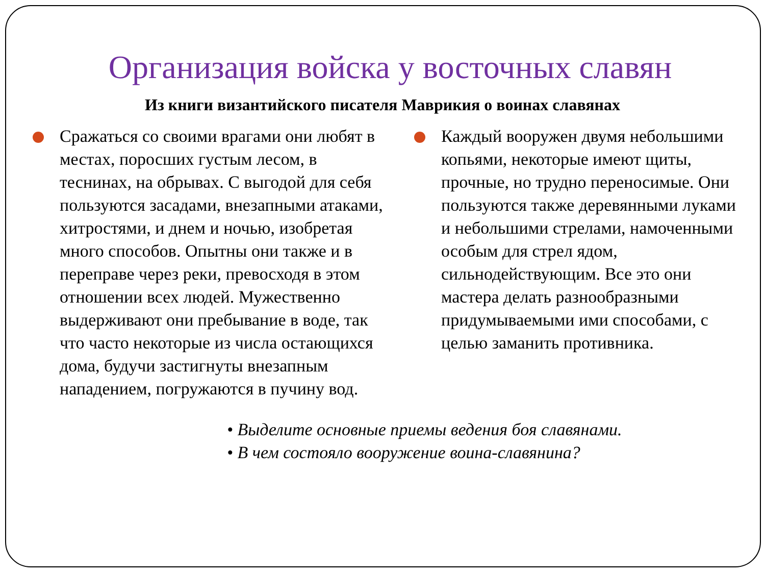Организация войска у восточных славян
Из книги византийского писателя Маврикия о воинах славянах
Сражаться со своими врагами они любят в местах, поросших густым лесом, в теснинах, на обрывах. С выгодой для себя пользуются засадами, внезапными атаками, хитростями, и днем и ночью, изобретая много способов. Опытны они также и в переправе через реки, превосходя в этом отношении всех людей. Мужественно выдерживают они пребывание в воде, так что часто некоторые из числа остающихся дома, будучи застигнуты внезапным нападением, погружаются в пучину вод.
Каждый вооружен двумя небольшими копьями, некоторые имеют щиты, прочные, но трудно переносимые. Они пользуются также деревянными луками и небольшими стрелами, намоченными особым для стрел ядом, сильнодействующим. Все это они мастера делать разнообразными придумываемыми ими способами, с целью заманить противника.
• Выделите основные приемы ведения боя славянами.
• В чем состояло вооружение воина-славянина?